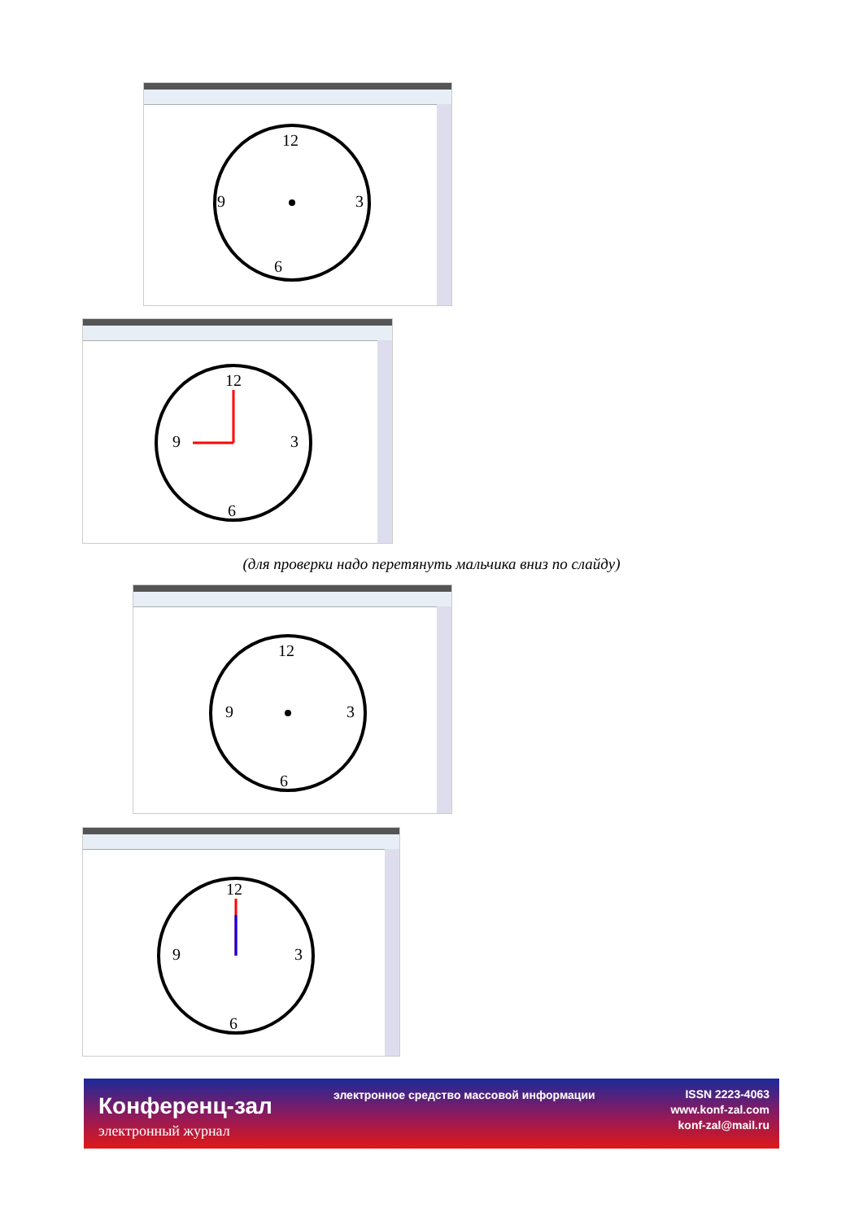12
6
9
3
12
9
3
6
(для проверки надо перетянуть мальчика вниз по слайду)
12
9
3
6
12
9
3
6
Конференц-зал
электронный журнал
электронное средство массовой информации
ISSN 2223-4063
www.konf-zal.com
konf-zal@mail.ru